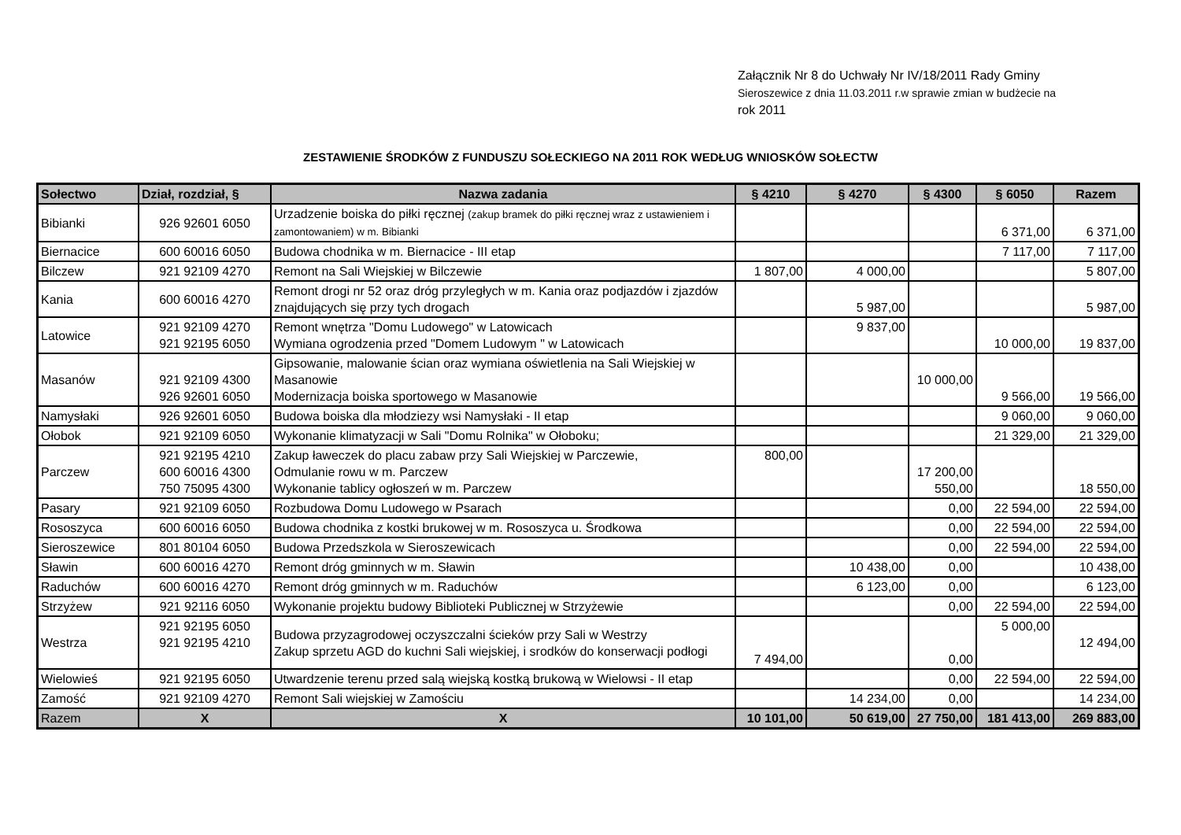Załącznik Nr 8 do Uchwały Nr IV/18/2011 Rady Gminy
Sieroszewice z dnia 11.03.2011 r.w sprawie zmian w budżecie na
rok 2011
ZESTAWIENIE ŚRODKÓW Z FUNDUSZU SOŁECKIEGO NA 2011 ROK WEDŁUG WNIOSKÓW SOŁECTW
| Sołectwo | Dział, rozdział, § | Nazwa zadania | § 4210 | § 4270 | § 4300 | § 6050 | Razem |
| --- | --- | --- | --- | --- | --- | --- | --- |
| Bibianki | 926 92601 6050 | Urzadzenie boiska do piłki ręcznej (zakup bramek do piłki ręcznej wraz z ustawieniem i zamontowaniem) w m. Bibianki | | | | 6 371,00 | 6 371,00 |
| Biernacice | 600 60016 6050 | Budowa chodnika w m. Biernacice - III etap | | | | 7 117,00 | 7 117,00 |
| Bilczew | 921 92109 4270 | Remont na Sali Wiejskiej w Bilczewie | 1 807,00 | 4 000,00 | | | 5 807,00 |
| Kania | 600 60016 4270 | Remont drogi nr 52 oraz dróg przyległych w m. Kania oraz podjazdów i zjazdów znajdujących się przy tych drogach | | 5 987,00 | | | 5 987,00 |
| Latowice | 921 92109 4270 921 92195 6050 | Remont wnętrza "Domu Ludowego" w Latowicach Wymiana ogrodzenia przed "Domem Ludowym " w Latowicach | | 9 837,00 | | 10 000,00 | 19 837,00 |
| Masanów | 921 92109 4300 926 92601 6050 | Gipsowanie, malowanie ścian oraz wymiana oświetlenia na Sali Wiejskiej w Masanowie Modernizacja boiska sportowego w Masanowie | | | 10 000,00 | 9 566,00 | 19 566,00 |
| Namysłaki | 926 92601 6050 | Budowa boiska dla młodziezy wsi Namysłaki - II etap | | | | 9 060,00 | 9 060,00 |
| Ołobok | 921 92109 6050 | Wykonanie klimatyzacji w Sali "Domu Rolnika" w Ołoboku; | | | | 21 329,00 | 21 329,00 |
| Parczew | 921 92195 4210 600 60016 4300 750 75095 4300 | Zakup ławeczek do placu zabaw przy Sali Wiejskiej w Parczewie, Odmulanie rowu w m. Parczew Wykonanie tablicy ogłoszeń w m. Parczew | 800,00 | | 17 200,00 550,00 | | 18 550,00 |
| Pasary | 921 92109 6050 | Rozbudowa Domu Ludowego w Psarach | | | 0,00 | 22 594,00 | 22 594,00 |
| Rososzyca | 600 60016 6050 | Budowa chodnika z kostki brukowej w m. Rososzyca u. Środkowa | | | 0,00 | 22 594,00 | 22 594,00 |
| Sieroszewice | 801 80104 6050 | Budowa Przedszkola w Sieroszewicach | | | 0,00 | 22 594,00 | 22 594,00 |
| Sławin | 600 60016 4270 | Remont dróg gminnych w m. Sławin | | 10 438,00 | 0,00 | | 10 438,00 |
| Raduchów | 600 60016 4270 | Remont dróg gminnych w m. Raduchów | | 6 123,00 | 0,00 | | 6 123,00 |
| Strzyżew | 921 92116 6050 | Wykonanie projektu budowy Biblioteki Publicznej w Strzyżewie | | | 0,00 | 22 594,00 | 22 594,00 |
| Westrza | 921 92195 6050 921 92195 4210 | Budowa przyzagrodowej oczyszczalni ścieków przy Sali w Westrzy Zakup sprzetu AGD do kuchni Sali wiejskiej, i srodków do konserwacji podłogi | 7 494,00 | | 0,00 | 5 000,00 | 12 494,00 |
| Wielowieś | 921 92195 6050 | Utwardzenie terenu przed salą wiejską kostką brukową w Wielowsi - II etap | | | 0,00 | 22 594,00 | 22 594,00 |
| Zamość | 921 92109 4270 | Remont Sali wiejskiej w Zamościu | | 14 234,00 | 0,00 | | 14 234,00 |
| Razem | X | X | 10 101,00 | 50 619,00 | 27 750,00 | 181 413,00 | 269 883,00 |